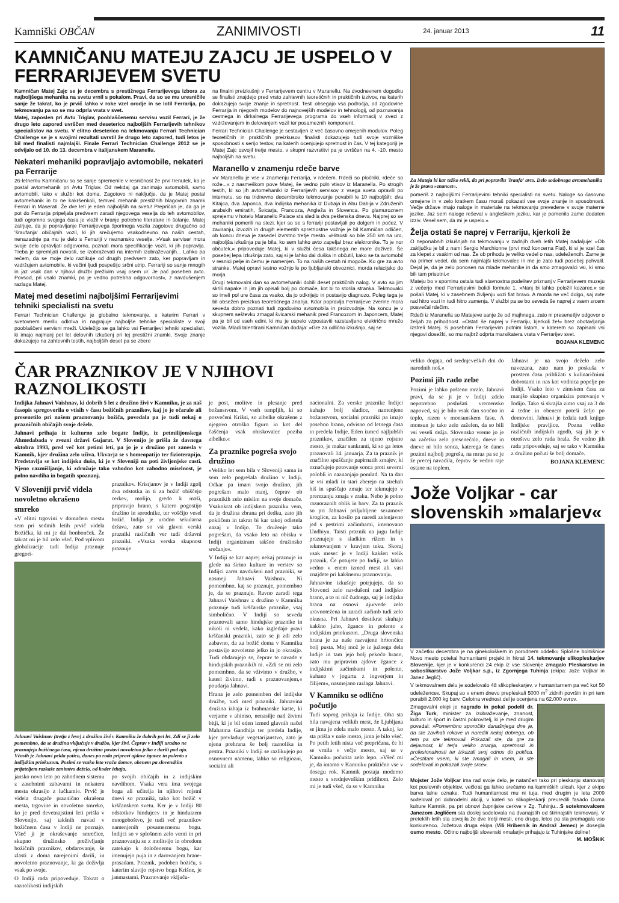Kamniški OBČAN ZANIMIVOSTI 24. januar 2013 11
KAMNIČANU MATEJU ZAJCU JE USPELO V FERRARIJEVEM SVETU
Kamničan Matej Zajc se je decembra s prestižnega Ferrarijevega izbora za najboljšega mehanika na svetu vrnil s pokalom. Pravi, da so se mu uresničile sanje že takrat, ko je prvič lahko v roke vzel orodje in se lotil Ferrarija, po tekmovanju pa so se mu odprla vrata v svet.
Matej, zaposlen pri Avtu Triglav, pooblaščenemu servisu vozil Ferrari, je že drugo leto zapored uvrščen med deseterico najboljših Ferrarijevih tehnikov specialistov na svetu. V elitno deseterico na tekmovanju Ferrari Technician Challenge se je s svojimi rezultati uvrstil že drugo leto zapored, tudi letos je bil med finalisti najmlajši. Finale Ferrari Technician Challenge 2012 se je odvijalo od 10. do 13. decembra v italijanskem Maranellu.
Nekateri mehaniki popravljajo avtomobile, nekateri pa Ferrarije
26-letnemu Kamničanu so se sanje spremenile v resničnost že prvi trenutek, ko je postal avtomehanik pri Avtu Triglav. Od nekdaj ga zanimajo avtomobili, samo avtomobili, tako v službi kot doma. Zagotovo ni naključje, da je Matej postal avtomehanik in to ne kakršenkoli, temveč mehanik prestižnih blagovnih znamk Ferrari in Maserati. Že dve leti je eden najboljših na svetu! Prepričan je, da ga je pot do Ferrarija pripeljala predvsem zaradi njegovega veselja do teh avtomobilov, tudi ogromno svojega časa je vložil v branje potrebne literature in šolanje. Matej zatrjuje, da je popravljanje Ferrarijevega športnega vozila zagotovo drugačno od 'šraufanja' običajnih vozil, ki jih srečujemo vsakodnevno na naših cestah, nenazadnje pa mu je delo s Ferrariji v neznansko veselje. »Vsak serviser mora svoje delo opravljati odgovorno, poznati mora specifikacije vozil, ki jih popravlja. Treba je spremljati novosti, se izobraževati na internih izobraževanjih... Lahko pa rečem, da se moje delo razlikuje od drugih predvsem zato, ker popravljam in vzdržujem avtomobile, ki večini ljudi pospešijo srčni utrip. Ferrariji so sanje mnogih in jaz vsak dan v njihovi družbi preživim vsaj osem ur. Je pač poseben avto. Povsod, pri vsaki znamki, pa je vedno potrebna odgovornost«, z navdušenjem razlaga Matej.
Matej med desetimi najboljšimi Ferrarijevimi tehniki specialisti na svetu
Ferrari Technician Challenge je globalno tekmovanje, s katerim Ferrari v svetovnem merilu odkriva in nagrajuje najboljše tehnike specialiste v svoji pooblaščeni servisni mreži. Udeležijo se ga lahko vsi Ferrarijevi tehniki specialisti, ki imajo najmanj pet let delovnih izkušenj pri tej prestižni znamki. Svoje znanje dokazujejo na zahtevnih testih, najboljših deset pa se zbere
na finalni preizkušnji v Ferrarijevem centru v Maranellu. Na dvodnevnem dogodku se finalisti znajdejo pred vrsto zahtevnih teoretičnih in praktičnih izzivov, na katerih dokazujejo svoje znanje in spretnost. Testi obsegajo vsa področja, od zgodovine Ferrarija in njegovih modelov do najnovejših modelov in tehnologij, od poznavanja cestnega in dirkalnega Ferrarijevega programa do vseh informacij v zvezi z vzdrževanjem in delovanjem vozil ter posameznih komponent.
Ferrari Technician Challenge je sestavljen iz več časovno omejenih modulov. Poleg teoretičnih in praktičnih preizkusov finalisti dokazujejo tudi svoje vozniške sposobnosti s serijo testov, na katerih ocenjujejo spretnost in čas. V tej kategoriji je Matej Zajc osvojil tretje mesto, v skupni razvrstitvi pa je uvrščen na 4. -10. mesto najboljših na svetu.
Maranello v znamenju rdeče barve
»V Maranellu je vse v znamenju Ferrarija, v rdečem. Rdeči so pločniki, rdeče so rože...« z nasmeškom pove Matej, še vedno poln vtisov iz Maranella. Po strogih testih, ki so jih avtomehaniki iz Ferrarijevih servisov z vsega sveta opravili po internetu, so na tridnevno decembrsko tekmovanje povabili le 10 najboljših: dva Kitajca, dva Japonca, dva indijska mehanika iz Dubaja in Abu Dabija v Združenih arabskih emiratih, Švicarja, Francoza, Angleža in Slovenca. Po glamuroznem sprejemu v hotelu Maranello Palace sta sledila dva peklenska dneva. Najprej so se mehaniki pomerili na stezi, kjer so se s ferrariji postavljali po dolgem in počez. V zaviranju, izvozih in drugih elementih spretnostne vožnje je bil Kamničan odličen, ob koncu dneva je zasedel izvrstno tretje mesto. »Hitrosti so bile 250 km na uro, najboljša izkušnja pa je bila, ko sem lahko avto zapeljal brez elektronike. To je nor občutek,« pripoveduje Matej, ki v službi česa takšnega ne more doživeti. Še posebej lepa izkušnja zato, saj si je lahko dal duška in občutil, kako se ta avtomobil v resnici pelje in čemu je namenjen. To na naših cestah ni mogoče. Ko gre za avto stranke, Matej opravi testno vožnjo le po ljubljanski obvoznici, morda relacijsko do morja.
Drugi tekmovalni dan so avtomehaniki dobili deset praktičnih nalog. V avto so jim skrili napake in jim jih opisali bolj po domače, kot bi to storila stranka. Tekmovalci so imeli pol ure časa za vsako, da jo odkrijejo in postavijo diagnozo. Poleg tega je bil obsežen preizkus teoretičnega znanja. Kdor popravlja Ferrarijeve zverine mora seveda dobro poznati tudi zgodovino avtomobila in proizvodnje. Na koncu je v skupnem seštevku zmagal švicarski mehanik pred Francozom in Japoncem, Matej pa je bil od vseh edini, ki mu je uspelo vzpostaviti razstavljeno električno mrežo vozila. Mladi talentirani Kamničan dodaja: »Gre za odlično izkušnjo, saj se
Za Mateja bi kar težko rekli, da pri popravilu 'šraufa' avto. Delo sodobnega avtomehanika je že prava »znanost«.
pomeriš z najboljšimi Ferrarijevimi tehniki specialisti na svetu. Naloge so časovno omejene in v zelo kratkem času moraš pokazati vse svoje znanje in sposobnosti. Večje države imajo naloge in materiale na tekmovanju prevedene v svoje materne jezike. Jaz sem naloge reševal v angleškem jeziku, kar je pomenilo zame dodaten izziv. Vesel sem, da mi je uspelo.«
Želja ostati še naprej v Ferrariju, kjerkoli že
O neponabnih izkušnjah na tekmovanju v zadnjih dveh letih Matej nadaljuje: »Ob zaključku je bil z nami Sergio Marchionne (prvi mož koncerna Fiat), ki si je vzel čas za klepet z vsakim od nas. Že ob prihodu je veliko vedel o nas, udeležencih. Zame je na primer vedel, da sem najmlajši tekmovalec in me je zato tudi posebej pohvalil. Dejal je, da je zelo ponosen na mlade mehanike in da smo zmagovalci vsi, ki smo bili tam prisotni.«
Mateju bo v spominu ostala tudi slavnostna podelitev priznanj v Ferrarijevem muzeju z večerjo med Ferrarijevimi bolidi formule 1. »Nanj bi lahko položil kozarec,« se pošali Matej, ki v zasebnem življenju vozi fiat bravo. A morda ne več dolgo, saj avte rad hitro vozi in tudi hitro zamenja. V službi pa se bo seveda še naprej z vsem srcem posvečal rdečim.
Rdeči iz Maranella so Matejeve sanje že od majhnega, zato ni presenetljiv odgovor o željah za prihodnost. »Ostati še naprej v Ferrariju, kjerkoli že!« brez obotavljanja izstreli Matej. S posebnim Ferrarijevim potnim listom, v katerem so zapisani vsi njegovi dosežki, so mu najbrž odprta marsikatera vrata v Ferrarijev svet.
BOJANA KLEMENC
ČAR PRAZNIKOV JE V NJIHOVI RAZNOLIKOSTI
Indijka Jahnavi Vaishnav, ki dobrih 5 let z družino živi v Kamniku, je za naš časopis spregovorila o vtisih v času božičnih praznikov, kaj jo je očaralo ali presenetilo pri našem praznovanju božiča, povedala pa je tudi nekaj o prazničnih običajih svoje dežele.
Jahnavi prihaja iz kulturno zelo bogate Indije, iz petmilijonskega Ahmedabada v zvezni državi Gujarat. V Slovenijo je prišla že davnega oktobra 1993, pred več kot petimi leti, pa jo je z družino pot zanesla v Kamnik, kjer družina zelo uživa. Ukvarja se s homeopatijo ter fizioterapijo. Predstavlja se kot indijska duša, ki je v Sloveniji na poti življenjske rasti. Njeno razmišljanje, ki združuje tako vzhodno kot zahodno miselnost, je polno navdiha in bogatih spoznanj.
V Sloveniji prvič videla novoletno okrašeno smreko
»V elitni trgovini v domačem mestu sem pri sedmih letih prvič videla Božička, ki mi je dal bonbonček. Že takrat mi je bil zelo všeč. Pod vplivom globalizacije tudi Indija praznuje gregori-
praznikov. Kristjanov je v Indiji zgolj dva odstotka in ti za božič obiščejo cerkev, molijo, gredo k maši, pripravijo hrano, s katero pogostijo družino in sorodnike, ter voščijo vesel božič. Indija je uradno sekularna država, zato so vsi glavni verski prazniki različnih ver tudi državni prazniki. »Vsaka verska skupnost praznuje
Jahnavi Vaishnav (tretja z leve) z družino živi v Kamniku že dobrih pet let. Zdi se ji zelo pomembno, da se družina vključuje v družbo, kjer živi. Čeprav v Indiji uradno ne praznujejo božičnega časa, njena družina postavi novoletno jelko z darili pod njo. Včasih je Jahnavi pekla potico, danes pa rada pripravi ajdove žgance in polento z indijskim priokusom. Pozimi se vsako leto vrača domov, obenem pa slovenskim prijateljem razkaže zanimivo deželo, od koder izhaja.
jansko novo leto po zahodnem sistemu z zasebnimi zabavami in nekatera mesta okrasijo z lučkami«. Prvič je videla drugače praznično okrašena mesta, trgovine in novoletno smreko, ko je pred devetnajstimi leti prišla v Slovenijo, saj takšnih navad v božičnem času v Indiji ne poznajo. Všeč ji je okraševanje smrečice, skupno družinsko preživljanje božičnih praznikov, obdarovanje, še zlasti z doma narejenimi darili, in novoletno praznovanje, ki ga doživlja vsak po svoje.
O Indiji rada pripoveduje. Tokrat o raznolikosti indijskih
po svojih običajih in z indijskim navdihom. Vsaka vera ima svojega boga ali učitelja in njihovi rojstni dnevi so prazniki, tako kot božič v krščanskem svetu. Ker je v Indiji 80 odstotkov hindujcev in je hinduizem mnogoboštvo, je tudi več praznikov namenjenih posameznemu bogu. Indijci so v splošnem zelo verni in pri praznovanju se z molitvijo in obredom zatekajo k določenemu bogu, kar imenujejo puja in z darovanjem hrane-prasadam. Praznik, podoben božiču, s katerim slavijo rojstvo boga Krišne, je janmastami. Praznovanje vključu-
je post, molitve in plesanje pred božanstvom. V vseh templjih, ki so posvečeni Krišni, so zibelke okrašene z njegovo otroško figuro in kot del čaščenja vsak obiskovalec poziba zibelko.«
Za praznike pogreša svojo družino
»Veliko let sem bila v Sloveniji sama in sem zelo pogrešala družino v Indiji. Odkar pa imam svojo družino, jih pogrešam malo manj, čeprav ob praznikih zelo mislim na svoje domače. Vsakokrat ob indijskem prazniku vem, da je družina zbrana pri dedku, zato jih pokličem in takrat bi kar takoj odletela nazaj v Indijo. To druženje tako pogrešam, da vsako leto na obisku v Indiji organiziram takšno družinsko srečanje«.
V Indiji se kar naprej nekaj praznuje in glede na širino kulture in verstev so Indijci zares navdušeni nad prazniki, se nasmeji Jahnavi Vaishnav. Ni pomembno, kaj se praznuje, pomembno je, da se praznuje. Ravno zaradi tega Jahnavi Vaishnav z družino v Kamniku praznuje tudi krščanske praznike, vsaj simbolično. V Indiji so seveda praznovali samo hindujske praznike in nikoli ni vedela, kako izgledajo pravi krščanski prazniki, zato se ji zdi zelo zabavno, da za božič doma v Kamniku postavijo novoletno jelko in jo okrasijo. Tudi obdarujejo se, čeprav te navade v hindujskih praznikih ni. »Zdi se mi zelo pomembno, da se vživimo v družbo, v kateri živimo, tudi s praznovanjem,« poudarja Jahnavi.
Hrana je zelo pomemben del indijske družbe, tudi med prazniki. Jahnavina družina izhaja iz brahmanske kaste, ki verjame v ahimso, nenasilje nad živimi bitji, ki je bil eden izmed glavnih načel Mahatma Gandhija ter predela Indije, kjer prevladuje vegetarijanstvo, zato je njena prehrana še bolj raznolika in pestra. Prazniki v Indiji se razlikujejo po osnovnem namenu, lahko so religiozni, socialni ali
nacionalni. Za verske praznike Indijci kuhajo bolj sladice, namenjene božanstvom, socialni prazniki pa imajo posebno hrano, odvisno od letnega časa in predela Indije. Eden izmed najljubših praznikov, značilen za njeno rojstno mesto, je makar sankranti, ki so ga letos praznovali 14. januarja. Za ta praznik je značilno spuščanje papirnatih zmajev, ki označujejo potovanje sonca proti severni polobli in naznanjajo pomlad. Na ta dan se vsi mladi in stari zberejo na strehah hiš in spuščajo zmaje ter tekmujejo v prerezanju zmaja v zraku. Nebo je polno raznoraznih oblik in barv. Za ta praznik so pri Jahnavi priljubljene sezamove kroglice, za kosilo pa naredi zelenjavno jed s pestrimi začimbami, imenovano Undhiyu. Taisti praznik na jugu Indije praznujejo s sladkim rižem in s tekmovanjem v kravjem teku. Skoraj vsak mesec je v Indiji kakšen velik praznik. Če potujete po Indiji, se lahko vedno v enem izmed mest ali vasi znajdete pri kakšnemu praznovanju.
Jahnavine izkušnje potrjujejo, da so Slovenci zelo navdušeni nad indijsko hrano, a to ni nič čudnega, saj je indijska hrana na osnovi ajurvede zelo uravnotežena in zaradi začimb tudi zelo okusna. Pri Jahnavi dostikrat skuhajo kakšno juho, žgance in polento z indijskim priokusom. „Druga slovenska hrana je za naše razvajene brbončice bolj pusta. Moj mož je iz južnega dela Indije in tam jejo bolj pekočo hrano, zato mu pripravim ajdove žgance z indijskimi začimbami in polento, kuhano v jogurtu z ingverjem in čilijem«, nasmejano razlaga Jahnavi.
V Kamniku se odlično počutijo
Tudi soprog prihaja iz Indije. Oba sta bila navajena velikih mest, že Ljubljana se jima je zdela malo mesto. A takoj, ko sta prišla v naše mesto, jima je bilo všeč. Po petih letih nista več prepričana, če bi se vrnila v večje mesto, saj se v Kamniku počutita zelo lepo. »Všeč mi je, da imamo v Kamniku praktično vse v dosegu rok. Kamnik postaja moderno mesto s srednjeveškim pridihom. Zelo mi je tudi všeč, da se v Kamniku
veliko dogaja, od srednjeveških dni do narodnih noš.«
Pozimi jih rado zebe
Pozimi je lahko pošteno mrzlo. Jahnavi pravi, da se ji je v Indiji zdelo nepotrebno poslušati vremensko napoved, saj je bilo vsak dan sončno in toplo, razen v monsunskem času. A monsun je tako zelo zaželen, da so bili vsi veseli dežja. Slovensko vreme jo je na začetku zelo presenečalo, dneve in dneve ni bilo sonca, katerega še danes pozimi najbolj pogreša, na mraz pa se je že precej navadila, čeprav še vedno raje ostane na toplem.
Jahnavi je na svojo deželo zelo navezana, zato nam jo poskuša v prostem času približati s kulinaričnimi dobrotami in nas kot vodnica popelje po Indiji. Vsako leto v zimskem času za manjšo skupino organizira potovanje v Indijo. Tako si skrajša zimo vsaj za 3 do 4 tedne in obenem poteši željo po domovini. Jahnavi je izdala tudi knjigo Indijske pravljice. Pozna veliko različnih indijskih zgodb, saj jih je v otroštvu zelo rada brala. Še vedno jih rada pripoveduje, saj se tako v Kamniku z družino počuti še bolj domače.
BOJANA KLEMENC
Jože Voljkar - car slovenskih »malarjev«
V začetku decembra je na ginekološkem in porodnem oddelku Splošne bolnišnice Novo mesto potekal humanitarni projekt in hkrati 14. tekmovanje slikopleskarjev Slovenije, kjer je v konkurenci 24 ekip iz vse Slovenije zmagalo Pleskarstvo in soboslikarstvo Jože Voljkar s.p., iz Zgornjega Tuhinja (ekipa: Jože Voljkar in Janez Jeglič).
V tekmovalnem delu je sodelovalo 48 slikopleskarjev, v humanitarnem pa več kot 50 udeležencev. Skupaj so v enem dnevu prepleskali 5000 m<sup>2</sup> zidnih površin in pri tem porabili 2.000 kg barv. Celotna vrednost del je ocenjena na 62.000 evrov.
Zmagovalni ekipi je nagrado in pokal podelil dr. Žiga Turk, minister za izobraževanje, znanost, kulturo in šport in častni pokrovitelj, ki je med drugim povedal: »Pomembno sporočilo današnjega dne je, da ste zavihali rokave in naredili nekaj dobrega, ob tem pa ste tekmovali. Pokazali ste, da gre za dejavnost, ki terja veliko znanja, spretnosti in profesionalnosti ter izkazali svoj odnos do poklica. »Čestitam vsem, ki ste zmagali in vsem, ki ste sodelovali in pokazali svoje srce«.
Mojster Jože Voljkar ima rad svoje delo, je natančen tako pri pleskanju stanovanj kot poslovnih objektov, večkrat ga lahko srečamo na kamniških ulicah, kjer z ekipo barva talne oznake. Tudi humanitarnost mu ni tuja, med drugim je leta 2009 sodeloval pri dobrodelni akciji, v kateri so slikopleskarji preuredili fasado Doma kulture Kamnik, pa pri obnovi župnijske cerkve v Zg. Tuhinju…S sotekmovalcem Janezom Jegličem sta doslej sodelovala na dvanajstih od štirinajstih tekmovanj. V preteklih letih sta osvojila že dve tretji mesti, eno drugo, letos pa sta premagala vso konkurenco. Jožetova druga ekipa (Vili Hribernik in Andraž Jemec) je dosegla osmo mesto. Očitno najboljši slovenski »malarji« prihajajo iz Tuhinjske doline!
M. MOŠNIK